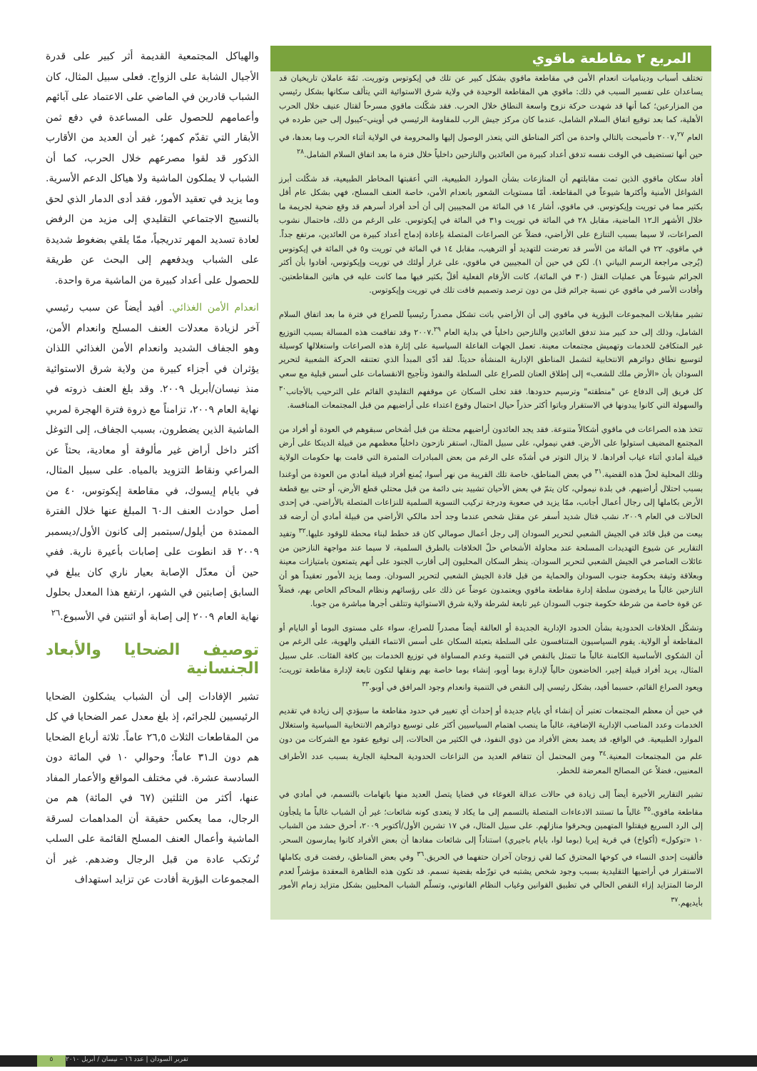المربع ٢ مقاطعة ماقوي
تختلف أسباب وديناميات انعدام الأمن في مقاطعة ماقوي بشكل كبير عن تلك في إيكوتوس وتوريت. ثمّة عاملان تاريخيان قد يساعدان على تفسير السبب في ذلك: ماقوي هي المقاطعة الوحيدة في ولاية شرق الاستوائية التي يتألف سكانها بشكل رئيسي من المزارعين؛ كما أنها قد شهدت حركة نزوح واسعة النطاق خلال الحرب. فقد شكّلت ماقوي مسرحاً لقتال عنيف خلال الحرب الأهلية، كما بعد توقيع اتفاق السلام الشامل، عندما كان مركز جيش الرب للمقاومة الرئيسي في أويني–كيبول إلى حين طرده في العام ٢٠٠٧,<sup>٢٧</sup> فأصبحت بالتالي واحدة من أكثر المناطق التي يتعذر الوصول إليها والمحرومة في الولاية أثناء الحرب وما بعدها، في حين أنها تستضيف في الوقت نفسه تدفق أعداد كبيرة من العائدين والنازحين داخلياً خلال فترة ما بعد اتفاق السلام الشامل.<sup>٢٨</sup>
أفاد سكان ماقوي الذين تمت مقابلتهم أن المنازعات بشأن الموارد الطبيعية، التي أعقبتها المخاطر الطبيعية، قد شكّلت أبرز الشواغل الأمنية وأكثرها شيوعاً في المقاطعة. أمّا مستويات الشعور بانعدام الأمن، خاصة العنف المسلح، فهي بشكل عام أقل بكثير مما في توريت وإيكوتوس. في ماقوي، أشار ١٤ في المائة من المجيبين إلى أن أحد أفراد أسرهم قد وقع ضحية لجريمة ما خلال الأشهر الـ١٢ الماضية، مقابل ٢٨ في المائة في توريت و٣١ في المائة في إيكوتوس. على الرغم من ذلك، فاحتمال نشوب الصراعات، لا سيما بسبب التنازع على الأراضي، فضلاً عن الصراعات المتصلة بإعادة إدماج أعداد كبيرة من العائدين، مرتفع جداً. في ماقوي، ٢٢ في المائة من الأسر قد تعرضت للتهديد أو الترهيب، مقابل ١٤ في المائة في توريت و٥ في المائة في إيكوتوس (يُرجى مراجعة الرسم البياني ١). لكن في حين أن المجيبين في ماقوي، على غرار أولئك في توريت وإيكوتوس، أفادوا بأن أكثر الجرائم شيوعاً هي عمليات القتل (٣٠ في المائة)، كانت الأرقام الفعلية أقلّ بكثير فيها مما كانت عليه في هاتين المقاطعتين. وأفادت الأسر في ماقوي عن نسبة جرائم قتل من دون ترصد وتصميم فاقت تلك في توريت وإيكوتوس.
تشير مقابلات المجموعات البؤرية في ماقوي إلى أن الأراضي باتت تشكل مصدراً رئيسياً للصراع في فترة ما بعد اتفاق السلام الشامل، وذلك إلى حد كبير منذ تدفق العائدين والنازحين داخلياً في بداية العام ٢٠٠٧.<sup>٢٩</sup> وقد تفاقمت هذه المسالة بسبب التوزيع غير المتكافئ للخدمات وتهميش مجتمعات معينة. تعمل الجهات الفاعلة السياسية على إثارة هذه الصراعات واستغلالها كوسيلة لتوسيع نطاق دوائرهم الانتخابية لتشمل المناطق الإدارية المنشأة حديثاً. لقد أدّى المبدأ الذي تعتنقه الحركة الشعبية لتحرير السودان بأن «الأرض ملك للشعب» إلى إطلاق العنان للصراع على السلطة والنفوذ وتأجيج الانقسامات على أسس قبلية مع سعي كل فريق إلى الدفاع عن "منطقته" وترسيم حدودها. فقد تخلى السكان عن موقفهم التقليدي القائم على الترحيب بالأجانب<sup>٣٠</sup> والسهولة التي كانوا يبدونها في الاستقرار وباتوا أكثر حذراً حيال احتمال وقوع اعتداء على أراضيهم من قبل المجتمعات المنافسة.
تتخذ هذه الصراعات في ماقوي أشكالاً متنوعة. فقد يجد العائدون أراضيهم محتلة من قبل أشخاص سبقوهم في العودة أو أفراد من المجتمع المضيف استولوا على الأرض. ففي نيمولي، على سبيل المثال، استقر نازحون داخلياً معظمهم من قبيلة الدينكا على أرض قبيلة أمادي أثناء غياب أفرادها. لا يزال التوتر في أشدّه على الرغم من بعض المبادرات المثمرة التي قامت بها حكومات الولاية وتلك المحلية لحلّ هذه القضية.<sup>٣١</sup> في بعض المناطق، خاصة تلك القريبة من نهر أسوا، يُمنع أفراد قبيلة أمادي من العودة من أوغندا بسبب احتلال أراضيهم. في بلدة نيمولي، كان يتمّ في بعض الأحيان تشييد بنى دائمة من قبل محتلي قطع الأرض، أو حتى بيع قطعة الأرض بكاملها إلى رجال أعمال أجانب، ممّا يزيد في صعوبة ودرجة تركيب التسوية السلمية للنزاعات المتصلة بالأراضي. في إحدى الحالات في العام ٢٠٠٩، نشب قتال شديد أسفر عن مقتل شخص عندما وجد أحد مالكي الأراضي من قبيلة أمادي أن أرضه قد بيعت من قبل قائد في الجيش الشعبي لتحرير السودان إلى رجل أعمال صومالي كان قد خطط لبناء محطة للوقود عليها.<sup>٣٢</sup> وتفيد التقارير عن شيوع التهديدات المسلحة عند محاولة الأشخاص حلّ الخلافات بالطرق السلمية، لا سيما عند مواجهة النازحين من عائلات العناصر في الجيش الشعبي لتحرير السودان. ينظر السكان المحليون إلى أقارب الجنود على أنهم يتمتعون بامتيازات معينة وبعلاقة وثيقة بحكومة جنوب السودان والحماية من قبل قادة الجيش الشعبي لتحرير السودان. ومما يزيد الأمور تعقيداً هو أن النازحين غالباً ما يرفضون سلطة إدارة مقاطعة ماقوي ويعتمدون عوضاً عن ذلك على رؤسائهم ونظام المحاكم الخاص بهم، فضلاً عن قوة خاصة من شرطة حكومة جنوب السودان غير تابعة لشرطة ولاية شرق الاستوائية وتتلقى أجرها مباشرة من جوبا.
وتشكّل الخلافات الحدودية بشأن الحدود الإدارية الجديدة أو العالقة أيضاً مصدراً للصراع، سواء على مستوى البوما أو البايام أو المقاطعة أو الولاية. يقوم السياسيون المتنافسون على السلطة بتعبئة السكان على أسس الانتماء القبلي والهوية، على الرغم من أن الشكوى الأساسية الكامنة غالباً ما تتمثل بالنقص في التنمية وعدم المساواة في توزيع الخدمات بين كافة الفئات. على سبيل المثال، يريد أفراد قبيلة إجير، الخاضعون حالياً لإدارة بوما أوبو، إنشاء بوما خاصة بهم ونقلها لتكون تابعة لإدارة مقاطعة توريت؛ ويعود الصراع القائم، حسبما أفيد، بشكل رئيسي إلى النقص في التنمية وانعدام وجود المرافق في أوبو.<sup>٣٣</sup>
في حين أن معظم المجتمعات تعتبر أن إنشاء أي بايام جديدة أو إحداث أي تغيير في حدود مقاطعة ما سيؤدي إلى زيادة في تقديم الخدمات وعدد المناصب الإدارية الإضافية، غالباً ما ينصب اهتمام السياسيين أكثر على توسيع دوائرهم الانتخابية السياسية واستغلال الموارد الطبيعية. في الواقع، قد يعمد بعض الأفراد من ذوي النفوذ، في الكثير من الحالات، إلى توقيع عقود مع الشركات من دون علم من المجتمعات المعنية.<sup>٣٤</sup> ومن المحتمل أن تتفاقم العديد من النزاعات الحدودية المحلية الجارية بسبب عدد الأطراف المعنيين، فضلاً عن المصالح المعرضة للخطر.
تشير التقارير الأخيرة أيضاً إلى زيادة في حالات عدالة الغوغاء في قضايا يتصل العديد منها باتهامات بالتسمم، في أمادي في مقاطعة ماقوي.<sup>٣٥</sup> غالباً ما تستند الادعاءات المتصلة بالتسمم إلى ما يكاد لا يتعدى كونه شائعات؛ غير أن الشباب غالباً ما يلجأون إلى الرد السريع فيقتلوا المتهمين ويحرقوا منازلهم. على سبيل المثال، في ١٧ تشرين الأول/أكتوبر ٢٠٠٩، أحرق حشد من الشباب ١٠ «توكول» (أكواخ) في قرية إيريا (بوما لوا، بايام باجيري) استناداً إلى شائعات مفادها أن بعض الأفراد كانوا يمارسون السحر. فألقيت إحدى النساء في كوخها المحترق كما لقي زوجان آخران حتفهما في الحريق.<sup>٣٦</sup> وفي بعض المناطق، رفضت قرى بكاملها الاستقرار في أراضيها التقليدية بسبب وجود شخص يشتبه في تورّطه بقضية تسمم. قد تكون هذه الظاهرة المعقدة مؤشراً لعدم الرضا المتزايد إزاء النقص الحالي في تطبيق القوانين وغياب النظام القانوني، وتسلّم الشباب المحليين بشكل متزايد زمام الأمور بأيديهم.<sup>٣٧</sup>
والهياكل المجتمعية القديمة أثر كبير على قدرة الأجيال الشابة على الزواج. فعلى سبيل المثال، كان الشباب قادرين في الماضي على الاعتماد على آبائهم وأعمامهم للحصول على المساعدة في دفع ثمن الأبقار التي تقدّم كمهر؛ غير أن العديد من الأقارب الذكور قد لقوا مصرعهم خلال الحرب، كما أن الشباب لا يملكون الماشية ولا هياكل الدعم الأسرية. وما يزيد في تعقيد الأمور، فقد أدى الدمار الذي لحق بالنسيج الاجتماعي التقليدي إلى مزيد من الرفض لعادة تسديد المهر تدريجياً، ممّا يلقي بضغوط شديدة على الشباب ويدفعهم إلى البحث عن طريقة للحصول على أعداد كبيرة من الماشية مرة واحدة.
انعدام الأمن الغذائي. أفيد أيضاً عن سبب رئيسي آخر لزيادة معدلات العنف المسلح وانعدام الأمن، وهو الجفاف الشديد وانعدام الأمن الغذائي اللذان يؤثران في أجزاء كبيرة من ولاية شرق الاستوائية منذ نيسان/أبريل ٢٠٠٩. وقد بلغ العنف ذروته في نهاية العام ٢٠٠٩، تزامناً مع ذروة فترة الهجرة لمربي الماشية الذين يضطرون، بسبب الجفاف، إلى التوغل أكثر داخل أراض غير مألوفة أو معادية، بحثاً عن المراعي ونقاط التزويد بالمياه. على سبيل المثال، في بايام إيسوك، في مقاطعة إيكوتوس، ٤٠ من أصل حوادث العنف الـ٦٠ المبلغ عنها خلال الفترة الممتدة من أيلول/سبتمبر إلى كانون الأول/ديسمبر ٢٠٠٩ قد انطوت على إصابات بأعيرة نارية. ففي حين أن معدّل الإصابة بعيار ناري كان يبلغ في السابق إصابتين في الشهر، ارتفع هذا المعدل بحلول نهاية العام ٢٠٠٩ إلى إصابة أو اثنتين في الأسبوع.<sup>٢٦</sup>
توصيف الضحايا والأبعاد الجنسانية
تشير الإفادات إلى أن الشباب يشكلون الضحايا الرئيسيين للجرائم، إذ بلغ معدل عمر الضحايا في كل من المقاطعات الثلاث ٢٦,٥ عاماً. ثلاثة أرباع الضحايا هم دون الـ٣١ عاماً؛ وحوالي ١٠ في المائة دون السادسة عشرة. في مختلف المواقع والأعمار المفاد عنها، أكثر من الثلثين (٦٧ في المائة) هم من الرجال، مما يعكس حقيقة أن المداهمات لسرقة الماشية وأعمال العنف المسلح القائمة على السلب تُرتكب عادة من قبل الرجال وضدهم. غير أن المجموعات البؤرية أفادت عن تزايد استهداف
٥ تقرير السودان | عدد ١٦ – نيسان / أبريل ٢٠١٠